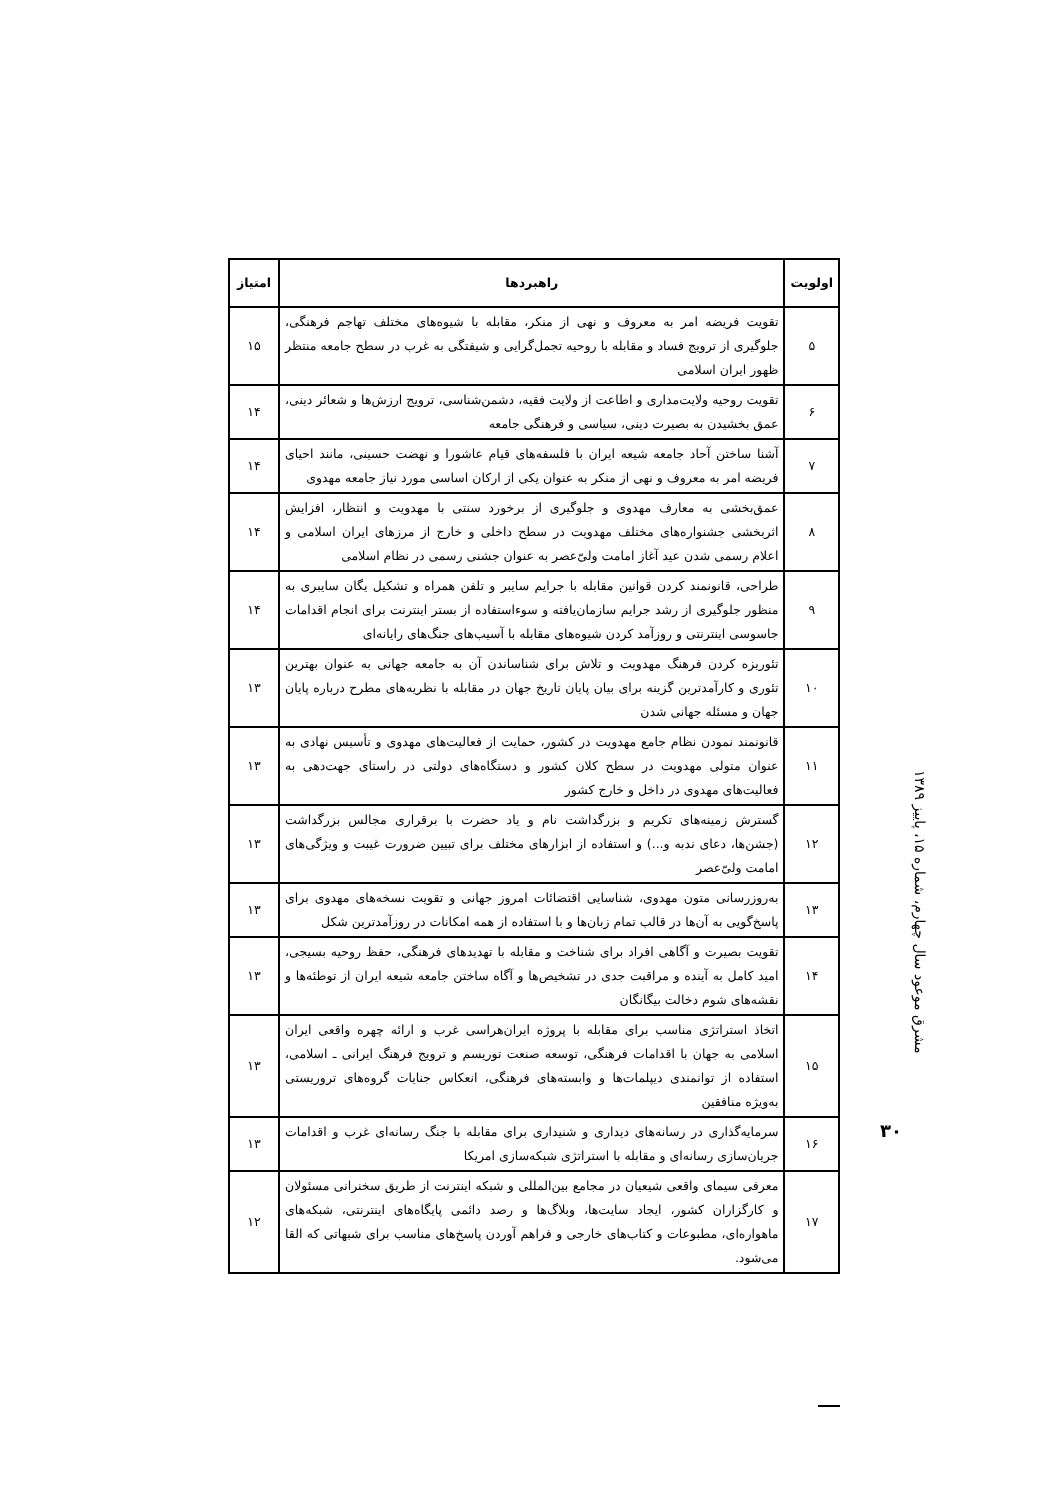| اولویت | راهبردها | امتیاز |
| --- | --- | --- |
| ۵ | تقویت فریضه امر به معروف و نهی از منکر، مقابله با شیوه‌های مختلف تهاجم فرهنگی، جلوگیری از ترویج فساد و مقابله با روحیه تجمل‌گرایی و شیفتگی به غرب در سطح جامعه منتظر ظهور ایران اسلامی | ۱۵ |
| ۶ | تقویت روحیه ولایت‌مداری و اطاعت از ولایت فقیه، دشمن‌شناسی، ترویج ارزش‌ها و شعائر دینی، عمق بخشیدن به بصیرت دینی، سیاسی و فرهنگی جامعه | ۱۴ |
| ۷ | آشنا ساختن آحاد جامعه شیعه ایران با فلسفه‌های قیام عاشورا و نهضت حسینی، مانند احیای فریضه امر به معروف و نهی از منکر به عنوان یکی از ارکان اساسی مورد نیاز جامعه مهدوی | ۱۴ |
| ۸ | عمق‌بخشی به معارف مهدوی و جلوگیری از برخورد سنتی با مهدویت و انتظار، افزایش اثربخشی جشنواره‌های مختلف مهدویت در سطح داخلی و خارج از مرزهای ایران اسلامی و اعلام رسمی شدن عید آغاز امامت ولیّ‌عصر به عنوان جشنی رسمی در نظام اسلامی | ۱۴ |
| ۹ | طراحی، قانونمند کردن قوانین مقابله با جرایم سایبر و تلفن همراه و تشکیل یگان سایبری به منظور جلوگیری از رشد جرایم سازمان‌یافته و سوءاستفاده از بستر اینترنت برای انجام اقدامات جاسوسی اینترنتی و روزآمد کردن شیوه‌های مقابله با آسیب‌های جنگ‌های رایانه‌ای | ۱۴ |
| ۱۰ | تئوریزه کردن فرهنگ مهدویت و تلاش برای شناساندن آن به جامعه جهانی به عنوان بهترین تئوری و کارآمدترین گزینه برای بیان پایان تاریخ جهان در مقابله با نظریه‌های مطرح درباره پایان جهان و مسئله جهانی شدن | ۱۳ |
| ۱۱ | قانونمند نمودن نظام جامع مهدویت در کشور، حمایت از فعالیت‌های مهدوی و تأسیس نهادی به عنوان متولی مهدویت در سطح کلان کشور و دستگاه‌های دولتی در راستای جهت‌دهی به فعالیت‌های مهدوی در داخل و خارج کشور | ۱۳ |
| ۱۲ | گسترش زمینه‌های تکریم و بزرگداشت نام و یاد حضرت با برقراری مجالس بزرگداشت (جشن‌ها، دعای ندبه و...) و استفاده از ابزارهای مختلف برای تبیین ضرورت غیبت و ویژگی‌های امامت ولیّ‌عصر | ۱۳ |
| ۱۳ | به‌روزرسانی متون مهدوی، شناسایی اقتضائات امروز جهانی و تقویت نسخه‌های مهدوی برای پاسخ‌گویی به آن‌ها در قالب تمام زبان‌ها و با استفاده از همه امکانات در روزآمدترین شکل | ۱۳ |
| ۱۴ | تقویت بصیرت و آگاهی افراد برای شناخت و مقابله با تهدیدهای فرهنگی، حفظ روحیه بسیجی، امید کامل به آینده و مراقبت جدی در تشخیص‌ها و آگاه ساختن جامعه شیعه ایران از توطئه‌ها و نقشه‌های شوم دخالت بیگانگان | ۱۳ |
| ۱۵ | اتخاذ استراتژی مناسب برای مقابله با پروژه ایران‌هراسی غرب و ارائه چهره واقعی ایران اسلامی به جهان با اقدامات فرهنگی، توسعه صنعت توریسم و ترویج فرهنگ ایرانی ـ اسلامی، استفاده از توانمندی دیپلمات‌ها و وابسته‌های فرهنگی، انعکاس جنایات گروه‌های تروریستی به‌ویژه منافقین | ۱۳ |
| ۱۶ | سرمایه‌گذاری در رسانه‌های دیداری و شنیداری برای مقابله با جنگ رسانه‌ای غرب و اقدامات جریان‌سازی رسانه‌ای و مقابله با استراتژی شبکه‌سازی امریکا | ۱۳ |
| ۱۷ | معرفی سیمای واقعی شیعیان در مجامع بین‌المللی و شبکه اینترنت از طریق سخنرانی مسئولان و کارگزاران کشور، ایجاد سایت‌ها، وبلاگ‌ها و رصد دائمی پایگاه‌های اینترنتی، شبکه‌های ماهواره‌ای، مطبوعات و کتاب‌های خارجی و فراهم آوردن پاسخ‌های مناسب برای شبهاتی که القا می‌شود. | ۱۲ |
مشرق موعود سال چهارم، شماره ۱۵، پاییز ۱۳۸۹
۳۰